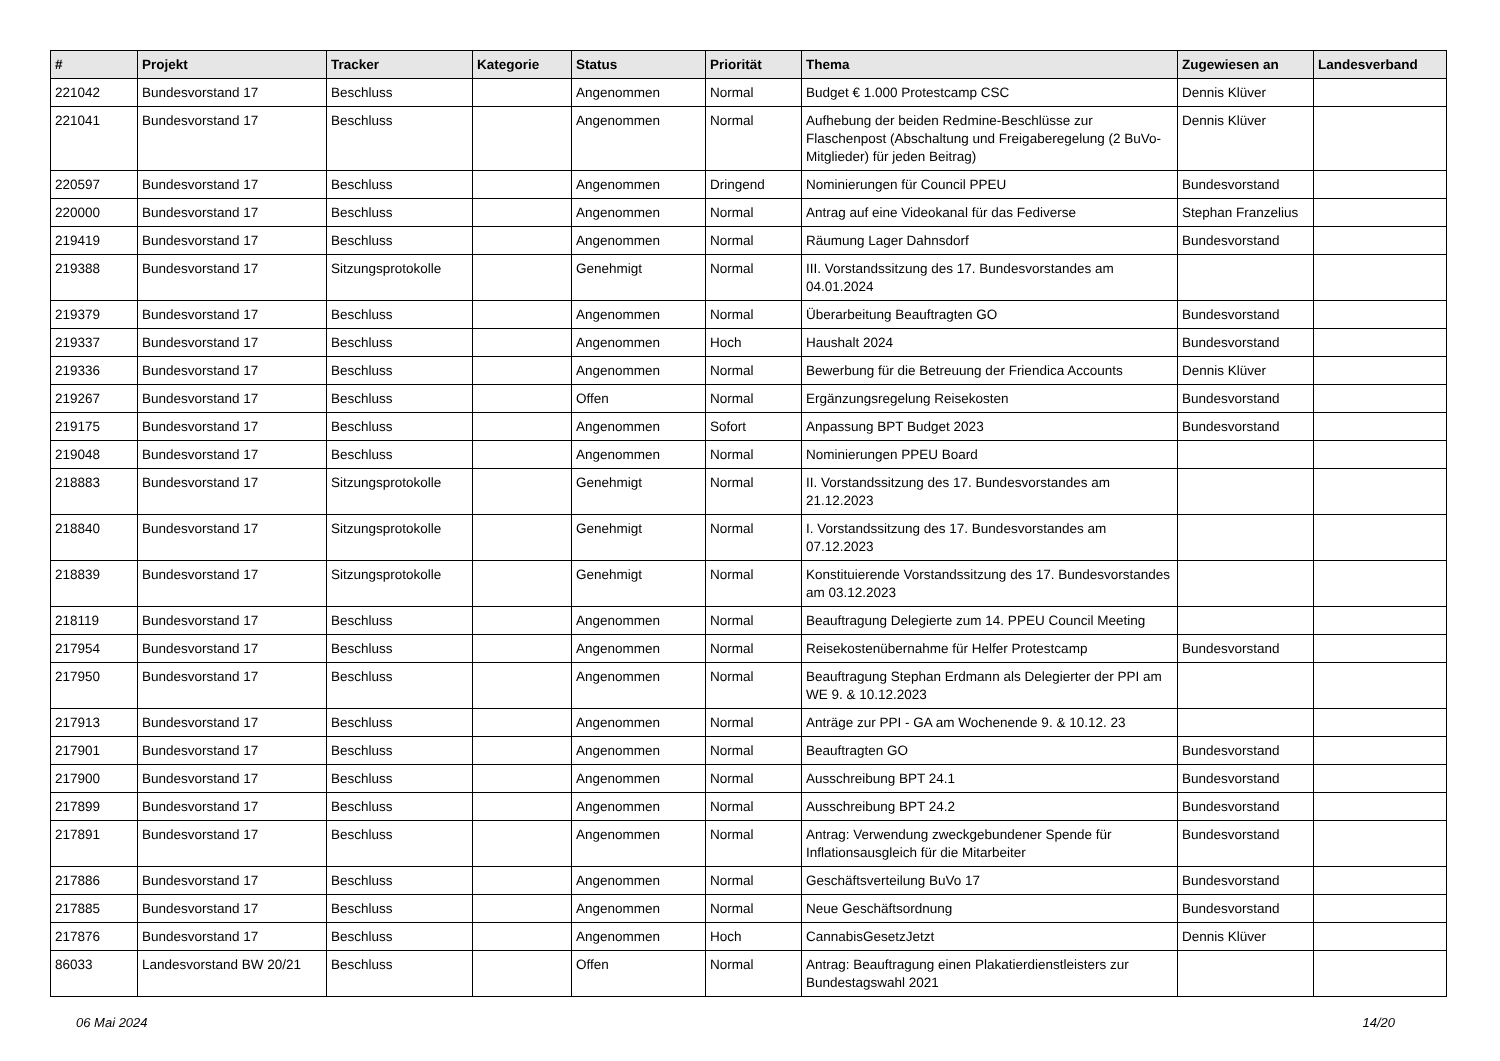| # | Projekt | Tracker | Kategorie | Status | Priorität | Thema | Zugewiesen an | Landesverband |
| --- | --- | --- | --- | --- | --- | --- | --- | --- |
| 221042 | Bundesvorstand 17 | Beschluss | | Angenommen | Normal | Budget € 1.000 Protestcamp CSC | Dennis Klüver | |
| 221041 | Bundesvorstand 17 | Beschluss | | Angenommen | Normal | Aufhebung der beiden Redmine-Beschlüsse zur Flaschenpost (Abschaltung und Freigaberegelung (2 BuVo-Mitglieder) für jeden Beitrag) | Dennis Klüver | |
| 220597 | Bundesvorstand 17 | Beschluss | | Angenommen | Dringend | Nominierungen für Council PPEU | Bundesvorstand | |
| 220000 | Bundesvorstand 17 | Beschluss | | Angenommen | Normal | Antrag auf eine Videokanal für das Fediverse | Stephan Franzelius | |
| 219419 | Bundesvorstand 17 | Beschluss | | Angenommen | Normal | Räumung Lager Dahnsdorf | Bundesvorstand | |
| 219388 | Bundesvorstand 17 | Sitzungsprotokolle | | Genehmigt | Normal | III. Vorstandssitzung des 17. Bundesvorstandes am 04.01.2024 | | |
| 219379 | Bundesvorstand 17 | Beschluss | | Angenommen | Normal | Überarbeitung Beauftragten GO | Bundesvorstand | |
| 219337 | Bundesvorstand 17 | Beschluss | | Angenommen | Hoch | Haushalt 2024 | Bundesvorstand | |
| 219336 | Bundesvorstand 17 | Beschluss | | Angenommen | Normal | Bewerbung für die Betreuung der Friendica Accounts | Dennis Klüver | |
| 219267 | Bundesvorstand 17 | Beschluss | | Offen | Normal | Ergänzungsregelung Reisekosten | Bundesvorstand | |
| 219175 | Bundesvorstand 17 | Beschluss | | Angenommen | Sofort | Anpassung BPT Budget 2023 | Bundesvorstand | |
| 219048 | Bundesvorstand 17 | Beschluss | | Angenommen | Normal | Nominierungen PPEU Board | | |
| 218883 | Bundesvorstand 17 | Sitzungsprotokolle | | Genehmigt | Normal | II. Vorstandssitzung des 17. Bundesvorstandes am 21.12.2023 | | |
| 218840 | Bundesvorstand 17 | Sitzungsprotokolle | | Genehmigt | Normal | I. Vorstandssitzung des 17. Bundesvorstandes am 07.12.2023 | | |
| 218839 | Bundesvorstand 17 | Sitzungsprotokolle | | Genehmigt | Normal | Konstituierende Vorstandssitzung des 17. Bundesvorstandes am 03.12.2023 | | |
| 218119 | Bundesvorstand 17 | Beschluss | | Angenommen | Normal | Beauftragung Delegierte zum 14. PPEU Council Meeting | | |
| 217954 | Bundesvorstand 17 | Beschluss | | Angenommen | Normal | Reisekostenübernahme für Helfer Protestcamp | Bundesvorstand | |
| 217950 | Bundesvorstand 17 | Beschluss | | Angenommen | Normal | Beauftragung Stephan Erdmann als Delegierter der PPI am WE 9. & 10.12.2023 | | |
| 217913 | Bundesvorstand 17 | Beschluss | | Angenommen | Normal | Anträge zur PPI - GA am Wochenende 9. & 10.12. 23 | | |
| 217901 | Bundesvorstand 17 | Beschluss | | Angenommen | Normal | Beauftragten GO | Bundesvorstand | |
| 217900 | Bundesvorstand 17 | Beschluss | | Angenommen | Normal | Ausschreibung BPT 24.1 | Bundesvorstand | |
| 217899 | Bundesvorstand 17 | Beschluss | | Angenommen | Normal | Ausschreibung BPT 24.2 | Bundesvorstand | |
| 217891 | Bundesvorstand 17 | Beschluss | | Angenommen | Normal | Antrag: Verwendung zweckgebundener Spende für Inflationsausgleich für die Mitarbeiter | Bundesvorstand | |
| 217886 | Bundesvorstand 17 | Beschluss | | Angenommen | Normal | Geschäftsverteilung BuVo 17 | Bundesvorstand | |
| 217885 | Bundesvorstand 17 | Beschluss | | Angenommen | Normal | Neue Geschäftsordnung | Bundesvorstand | |
| 217876 | Bundesvorstand 17 | Beschluss | | Angenommen | Hoch | CannabisGesetzJetzt | Dennis Klüver | |
| 86033 | Landesvorstand BW 20/21 | Beschluss | | Offen | Normal | Antrag: Beauftragung einen Plakatierdienstleisters zur Bundestagswahl 2021 | | |
06 Mai 2024 14/20